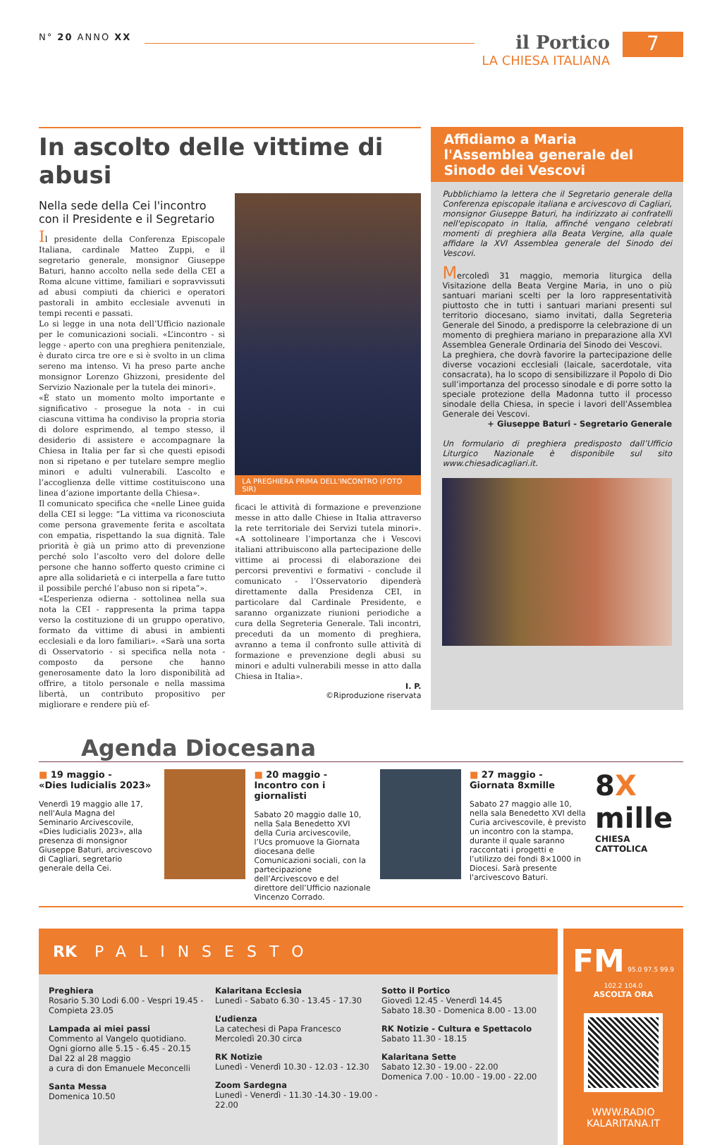N° 20 ANNO XX
il Portico
LA CHIESA ITALIANA
7
In ascolto delle vittime di abusi
Nella sede della Cei l'incontro con il Presidente e il Segretario
Il presidente della Conferenza Episcopale Italiana, cardinale Matteo Zuppi, e il segretario generale, monsignor Giuseppe Baturi, hanno accolto nella sede della CEI a Roma alcune vittime, familiari e sopravvissuti ad abusi compiuti da chierici e operatori pastorali in ambito ecclesiale avvenuti in tempi recenti e passati.
Lo si legge in una nota dell’Ufficio nazionale per le comunicazioni sociali. «L’incontro - si legge - aperto con una preghiera penitenziale, è durato circa tre ore e si è svolto in un clima sereno ma intenso. Vi ha preso parte anche monsignor Lorenzo Ghizzoni, presidente del Servizio Nazionale per la tutela dei minori».
«È stato un momento molto importante e significativo - prosegue la nota - in cui ciascuna vittima ha condiviso la propria storia di dolore esprimendo, al tempo stesso, il desiderio di assistere e accompagnare la Chiesa in Italia per far sì che questi episodi non si ripetano e per tutelare sempre meglio minori e adulti vulnerabili. L’ascolto e l’accoglienza delle vittime costituiscono una linea d’azione importante della Chiesa».
Il comunicato specifica che «nelle Linee guida della CEI si legge: “La vittima va riconosciuta come persona gravemente ferita e ascoltata con empatia, rispettando la sua dignità. Tale priorità è già un primo atto di prevenzione perché solo l’ascolto vero del dolore delle persone che hanno sofferto questo crimine ci apre alla solidarietà e ci interpella a fare tutto il possibile perché l’abuso non si ripeta”».
«L’esperienza odierna - sottolinea nella sua nota la CEI - rappresenta la prima tappa verso la costituzione di un gruppo operativo, formato da vittime di abusi in ambienti ecclesiali e da loro familiari». «Sarà una sorta di Osservatorio - si specifica nella nota - composto da persone che hanno generosamente dato la loro disponibilità ad offrire, a titolo personale e nella massima libertà, un contributo propositivo per migliorare e rendere più ef-
LA PREGHIERA PRIMA DELL'INCONTRO (FOTO SIR)
ficaci le attività di formazione e prevenzione messe in atto dalle Chiese in Italia attraverso la rete territoriale dei Servizi tutela minori». «A sottolineare l’importanza che i Vescovi italiani attribuiscono alla partecipazione delle vittime ai processi di elaborazione dei percorsi preventivi e formativi - conclude il comunicato - l’Osservatorio dipenderà direttamente dalla Presidenza CEI, in particolare dal Cardinale Presidente, e saranno organizzate riunioni periodiche a cura della Segreteria Generale. Tali incontri, preceduti da un momento di preghiera, avranno a tema il confronto sulle attività di formazione e prevenzione degli abusi su minori e adulti vulnerabili messe in atto dalla Chiesa in Italia».
I. P.
©Riproduzione riservata
Affidiamo a Maria l'Assemblea generale del Sinodo dei Vescovi
Pubblichiamo la lettera che il Segretario generale della Conferenza episcopale italiana e arcivescovo di Cagliari, monsignor Giuseppe Baturi, ha indirizzato ai confratelli nell'episcopato in Italia, affinché vengano celebrati momenti di preghiera alla Beata Vergine, alla quale affidare la XVI Assemblea generale del Sinodo dei Vescovi.
Mercoledì 31 maggio, memoria liturgica della Visitazione della Beata Vergine Maria, in uno o più santuari mariani scelti per la loro rappresentatività piuttosto che in tutti i santuari mariani presenti sul territorio diocesano, siamo invitati, dalla Segreteria Generale del Sinodo, a predisporre la celebrazione di un momento di preghiera mariano in preparazione alla XVI Assemblea Generale Ordinaria del Sinodo dei Vescovi.
La preghiera, che dovrà favorire la partecipazione delle diverse vocazioni ecclesiali (laicale, sacerdotale, vita consacrata), ha lo scopo di sensibilizzare il Popolo di Dio sull’importanza del processo sinodale e di porre sotto la speciale protezione della Madonna tutto il processo sinodale della Chiesa, in specie i lavori dell’Assemblea Generale dei Vescovi.
+ Giuseppe Baturi - Segretario Generale
Un formulario di preghiera predisposto dall’Ufficio Liturgico Nazionale è disponibile sul sito www.chiesadicagliari.it.
Agenda Diocesana
■ 19 maggio -
«Dies Iudicialis 2023»
Venerdì 19 maggio alle 17, nell'Aula Magna del Seminario Arcivescovile, «Dies Iudicialis 2023», alla presenza di monsignor Giuseppe Baturi, arcivescovo di Cagliari, segretario generale della Cei.
■ 20 maggio -
Incontro con i giornalisti
Sabato 20 maggio dalle 10, nella Sala Benedetto XVI della Curia arcivescovile, l’Ucs promuove la Giornata diocesana delle Comunicazioni sociali, con la partecipazione dell’Arcivescovo e del direttore dell’Ufficio nazionale Vincenzo Corrado.
■ 27 maggio -
Giornata 8xmille
Sabato 27 maggio alle 10, nella sala Benedetto XVI della Curia arcivescovile, è previsto un incontro con la stampa, durante il quale saranno raccontati i progetti e l’utilizzo dei fondi 8×1000 in Diocesi. Sarà presente l'arcivescovo Baturi.
8X
mille
CHIESA CATTOLICA
RK PALINSESTO
Preghiera
Rosario 5.30 Lodi 6.00 - Vespri 19.45 - Compieta 23.05
Lampada ai miei passi
Commento al Vangelo quotidiano.
Ogni giorno alle 5.15 - 6.45 - 20.15
Dal 22 al 28 maggio
a cura di don Emanuele Meconcelli
Santa Messa
Domenica 10.50
Kalaritana Ecclesia
Lunedì - Sabato 6.30 - 13.45 - 17.30
L’udienza
La catechesi di Papa Francesco
Mercoledì 20.30 circa
RK Notizie
Lunedì - Venerdì 10.30 - 12.03 - 12.30
Zoom Sardegna
Lunedì - Venerdì - 11.30 -14.30 - 19.00 - 22.00
Sotto il Portico
Giovedì 12.45 - Venerdì 14.45
Sabato 18.30 - Domenica 8.00 - 13.00
RK Notizie - Cultura e Spettacolo
Sabato 11.30 - 18.15
Kalaritana Sette
Sabato 12.30 - 19.00 - 22.00
Domenica 7.00 - 10.00 - 19.00 - 22.00
FM 95.0 97.5 99.9 102.2 104.0
ASCOLTA ORA
WWW.RADIO
KALARITANA.IT